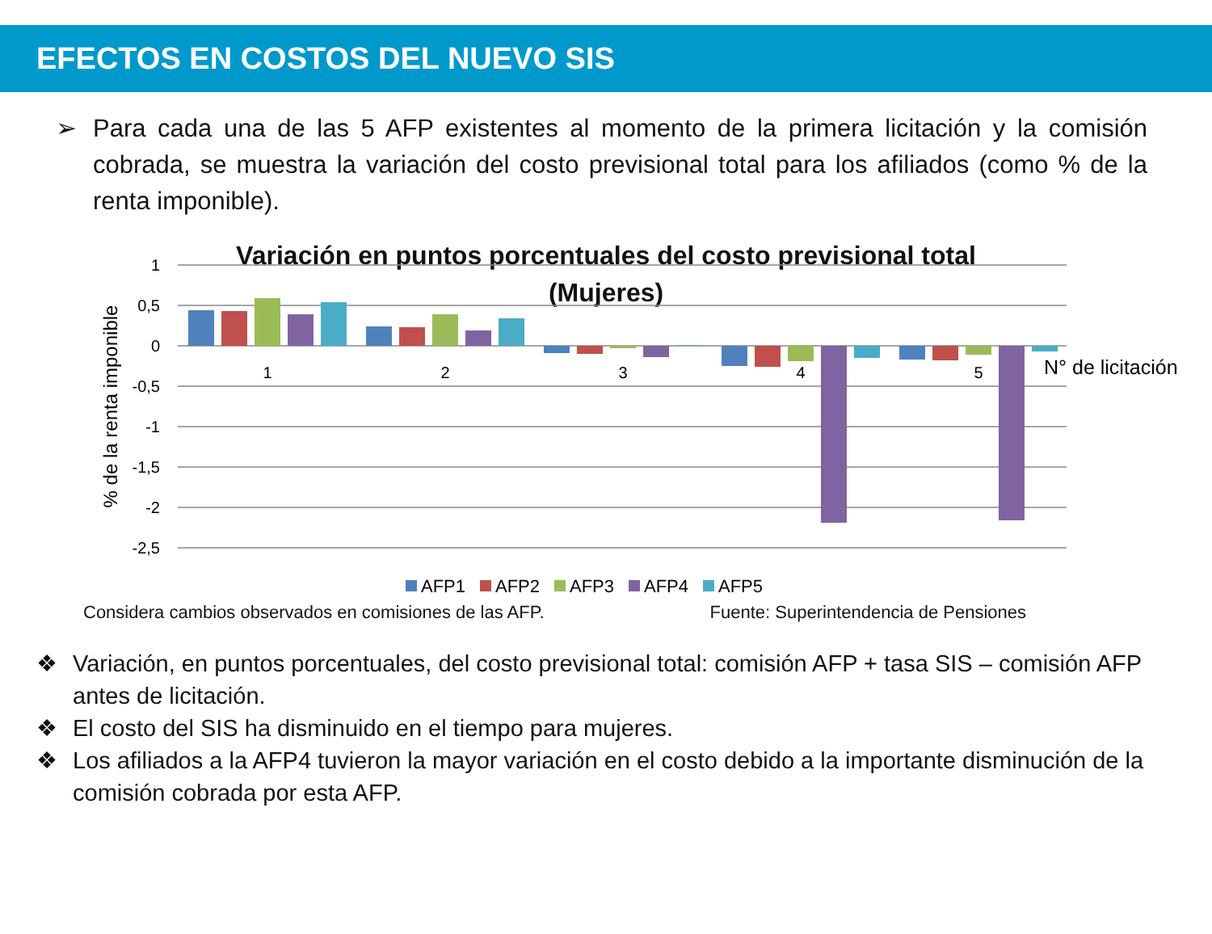EFECTOS EN COSTOS DEL NUEVO SIS
➢ Para cada una de las 5 AFP existentes al momento de la primera licitación y la comisión cobrada, se muestra la variación del costo previsional total para los afiliados (como % de la renta imponible).
Variación en puntos porcentuales del costo previsional total
(Mujeres)
1
0,5
0
-0,5
-1
-1,5
-2
-2,5
% de la renta imponible
1
2
3
4
5
N° de licitación
AFP1
AFP2
AFP3
AFP4
AFP5
Considera cambios observados en comisiones de las AFP. Fuente: Superintendencia de Pensiones
❖ Variación, en puntos porcentuales, del costo previsional total: comisión AFP + tasa SIS – comisión AFP antes de licitación.
❖ El costo del SIS ha disminuido en el tiempo para mujeres.
❖ Los afiliados a la AFP4 tuvieron la mayor variación en el costo debido a la importante disminución de la comisión cobrada por esta AFP.